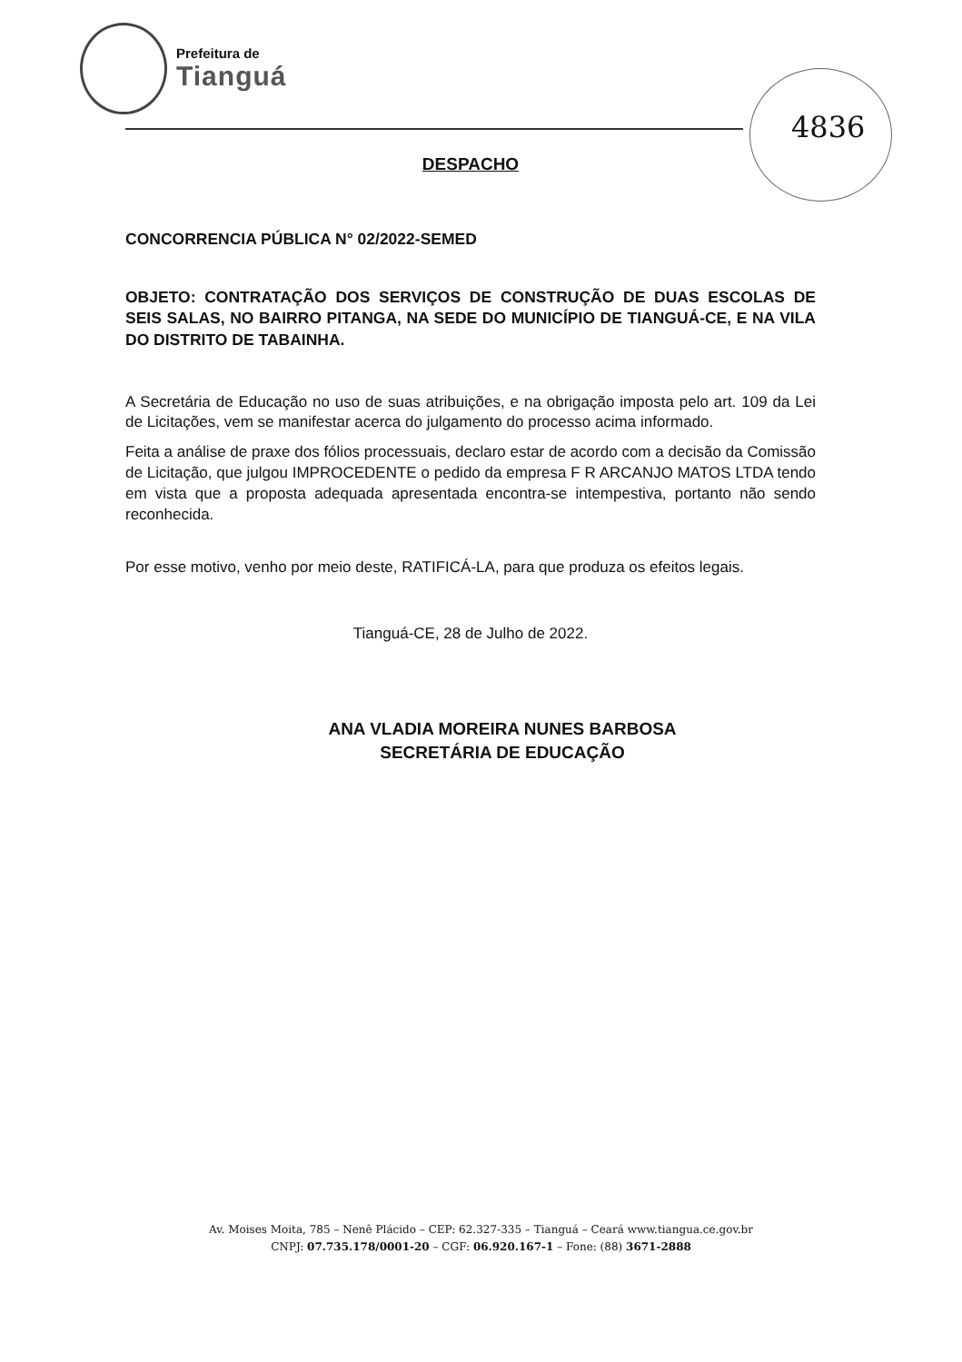Prefeitura de
Tianguá
4836
DESPACHO
CONCORRENCIA PÚBLICA N° 02/2022-SEMED
OBJETO: CONTRATAÇÃO DOS SERVIÇOS DE CONSTRUÇÃO DE DUAS ESCOLAS DE SEIS SALAS, NO BAIRRO PITANGA, NA SEDE DO MUNICÍPIO DE TIANGUÁ-CE, E NA VILA DO DISTRITO DE TABAINHA.
A Secretária de Educação no uso de suas atribuições, e na obrigação imposta pelo art. 109 da Lei de Licitações, vem se manifestar acerca do julgamento do processo acima informado.
Feita a análise de praxe dos fólios processuais, declaro estar de acordo com a decisão da Comissão de Licitação, que julgou IMPROCEDENTE o pedido da empresa F R ARCANJO MATOS LTDA tendo em vista que a proposta adequada apresentada encontra-se intempestiva, portanto não sendo reconhecida.
Por esse motivo, venho por meio deste, RATIFICÁ-LA, para que produza os efeitos legais.
Tianguá-CE, 28 de Julho de 2022.
ANA VLADIA MOREIRA NUNES BARBOSA
SECRETÁRIA DE EDUCAÇÃO
Av. Moises Moita, 785 – Nenê Plácido – CEP: 62.327-335 – Tianguá – Ceará www.tiangua.ce.gov.br
CNPJ: 07.735.178/0001-20 – CGF: 06.920.167-1 – Fone: (88) 3671-2888